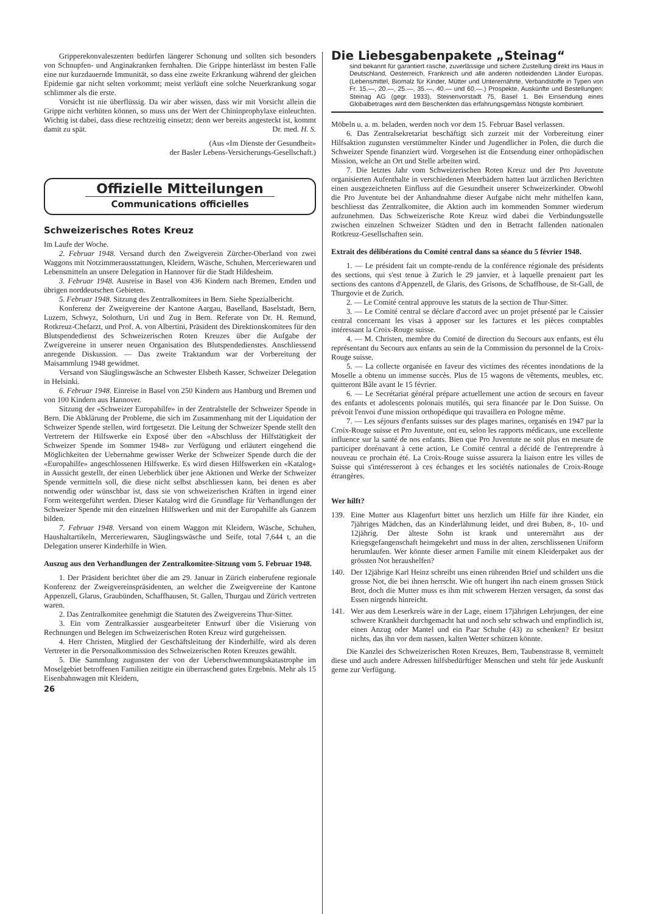Gripperekonvaleszenten bedürfen längerer Schonung und sollten sich besonders von Schnupfen- und Anginakranken fernhalten. Die Grippe hinterlässt im besten Falle eine nur kurzdauernde Immunität, so dass eine zweite Erkrankung während der gleichen Epidemie gar nicht selten vorkommt; meist verläuft eine solche Neuerkrankung sogar schlimmer als die erste.
Vorsicht ist nie überflüssig. Da wir aber wissen, dass wir mit Vorsicht allein die Grippe nicht verhüten können, so muss uns der Wert der Chininprophylaxe einleuchten. Wichtig ist dabei, dass diese rechtzeitig einsetzt; denn wer bereits angesteckt ist, kommt damit zu spät. Dr. med. H. S.
(Aus «Im Dienste der Gesundheit»
der Basler Lebens-Versicherungs-Gesellschaft.)
Offizielle Mitteilungen
Communications officielles
Schweizerisches Rotes Kreuz
Im Laufe der Woche.
2. Februar 1948. Versand durch den Zweigverein Zürcher-Oberland von zwei Waggons mit Notzimmerausstattungen, Kleidern, Wäsche, Schuhen, Merceriewaren und Lebensmitteln an unsere Delegation in Hannover für die Stadt Hildesheim.
3. Februar 1948. Ausreise in Basel von 436 Kindern nach Bremen, Emden und übrigen norddeutschen Gebieten.
5. Februar 1948. Sitzung des Zentralkomitees in Bern. Siehe Spezialbericht.
Konferenz der Zweigvereine der Kantone Aargau, Baselland, Baselstadt, Bern, Luzern, Schwyz, Solothurn, Uri und Zug in Bern. Referate von Dr. H. Remund, Rotkreuz-Chefarzt, und Prof. A. von Albertini, Präsident des Direktionskomitees für den Blutspendedienst des Schweizerischen Roten Kreuzes über die Aufgabe der Zweigvereine in unserer neuen Organisation des Blutspendedienstes. Anschliessend anregende Diskussion. — Das zweite Traktandum war der Vorbereitung der Maisammlung 1948 gewidmet.
Versand von Säuglingswäsche an Schwester Elsbeth Kasser, Schweizer Delegation in Helsinki.
6. Februar 1948. Einreise in Basel von 250 Kindern aus Hamburg und Bremen und von 100 Kindern aus Hannover.
Sitzung der «Schweizer Europahilfe» in der Zentralstelle der Schweizer Spende in Bern. Die Abklärung der Probleme, die sich im Zusammenhang mit der Liquidation der Schweizer Spende stellen, wird fortgesetzt. Die Leitung der Schweizer Spende stellt den Vertretern der Hilfswerke ein Exposé über den «Abschluss der Hilfstätigkeit der Schweizer Spende im Sommer 1948» zur Verfügung und erläutert eingehend die Möglichkeiten der Uebernahme gewisser Werke der Schweizer Spende durch die der «Europahilfe» angeschlossenen Hilfswerke. Es wird diesen Hilfswerken ein «Katalog» in Aussicht gestellt, der einen Ueberblick über jene Aktionen und Werke der Schweizer Spende vermitteln soll, die diese nicht selbst abschliessen kann, bei denen es aber notwendig oder wünschbar ist, dass sie von schweizerischen Kräften in irgend einer Form weitergeführt werden. Dieser Katalog wird die Grundlage für Verhandlungen der Schweizer Spende mit den einzelnen Hilfswerken und mit der Europahilfe als Ganzem bilden.
7. Februar 1948. Versand von einem Waggon mit Kleidern, Wäsche, Schuhen, Haushaltartikeln, Mercerie­waren, Säuglingswäsche und Seife, total 7,644 t, an die Delegation unserer Kinderhilfe in Wien.
Auszug aus den Verhandlungen der Zentralkomitee-Sitzung vom 5. Februar 1948.
1. Der Präsident berichtet über die am 29. Januar in Zürich einberufene regionale Konferenz der Zweigvereinspräsidenten, an welcher die Zweigvereine der Kantone Appenzell, Glarus, Graubünden, Schaffhausen, St. Gallen, Thurgau und Zürich vertreten waren.
2. Das Zentralkomitee genehmigt die Statuten des Zweigvereins Thur-Sitter.
3. Ein vom Zentralkassier ausgearbeiteter Entwurf über die Visierung von Rechnungen und Belegen im Schweizerischen Roten Kreuz wird gutgeheissen.
4. Herr Christen, Mitglied der Geschäftsleitung der Kinderhilfe, wird als deren Vertreter in die Personalkommission des Schweizerischen Roten Kreuzes gewählt.
5. Die Sammlung zugunsten der von der Ueberschwemmungskatastrophe im Moselgebiet betroffenen Familien zeitigte ein überraschend gutes Ergebnis. Mehr als 15 Eisenbahnwagen mit Kleidern,
26
Die Liebesgabenpakete „Steinag“
sind bekannt für garantiert rasche, zuverlässige und sichere Zustellung direkt ins Haus in Deutschland, Oesterreich, Frankreich und alle anderen notleidenden Länder Europas. (Lebensmittel, Biomalz für Kinder, Mütter und Unterernährte, Verbandstoffe in Typen von Fr. 15.—, 20.—, 25.—, 35.—, 40.— und 60.—.) Prospekte, Auskünfte und Bestellungen: Steinag AG (gegr. 1933), Steinenvorstadt 75, Basel 1. Bei Einsendung eines Globalbetrages wird dem Beschenkten das erfahrungsgemäss Nötigste kombiniert.
Möbeln u. a. m. beladen, werden noch vor dem 15. Februar Basel verlassen.
6. Das Zentralsekretariat beschäftigt sich zurzeit mit der Vorbereitung einer Hilfsaktion zugunsten verstümmelter Kinder und Jugendlicher in Polen, die durch die Schweizer Spende finanziert wird. Vorgesehen ist die Entsendung einer orthopädischen Mission, welche an Ort und Stelle arbeiten wird.
7. Die letztes Jahr vom Schweizerischen Roten Kreuz und der Pro Juventute organisierten Aufenthalte in verschiedenen Meerbädern hatten laut ärztlichen Berichten einen ausgezeichneten Einfluss auf die Gesundheit unserer Schweizerkinder. Obwohl die Pro Juventute bei der Anhandnahme dieser Aufgabe nicht mehr mithelfen kann, beschliesst das Zentralkomitee, die Aktion auch im kommenden Sommer wiederum aufzunehmen. Das Schweizerische Rote Kreuz wird dabei die Verbindungsstelle zwischen einzelnen Schweizer Städten und den in Betracht fallenden nationalen Rotkreuz-Gesellschaften sein.
Extrait des délibérations du Comité central dans sa séance du 5 février 1948.
1. — Le président fait un compte-rendu de la conférence régionale des présidents des sections, qui s'est tenue à Zurich le 29 janvier, et à laquelle prenaient part les sections des cantons d'Appenzell, de Glaris, des Grisons, de Schaffhouse, de St-Gall, de Thurgovie et de Zurich.
2. — Le Comité central approuve les statuts de la section de Thur-Sitter.
3. — Le Comité central se déclare d'accord avec un projet présenté par le Caissier central concernant les visas à apposer sur les factures et les pièces comptables intéressant la Croix-Rouge suisse.
4. — M. Christen, membre du Comité de direction du Secours aux enfants, est élu représentant du Secours aux enfants au sein de la Commission du personnel de la Croix-Rouge suisse.
5. — La collecte organisée en faveur des victimes des récentes inondations de la Moselle a obtenu un immense succès. Plus de 15 wagons de vêtements, meubles, etc. quitteront Bâle avant le 15 février.
6. — Le Secrétariat général prépare actuellement une action de secours en faveur des enfants et adolescents polonais mutilés, qui sera financée par le Don Suisse. On prévoit l'envoi d'une mission orthopédique qui travaillera en Pologne même.
7. — Les séjours d'enfants suisses sur des plages marines, organisés en 1947 par la Croix-Rouge suisse et Pro Juventute, ont eu, selon les rapports médicaux, une excellente influence sur la santé de nos enfants. Bien que Pro Juventute ne soit plus en mesure de participer dorénavant à cette action, Le Comité central a décidé de l'entreprendre à nouveau ce prochain été. La Croix-Rouge suisse assurera la liaison entre les villes de Suisse qui s'intéresseront à ces échanges et les sociétés nationales de Croix-Rouge étrangères.
Wer hilft?
139. Eine Mutter aus Klagenfurt bittet uns herzlich um Hilfe für ihre Kinder, ein 7jähriges Mädchen, das an Kinderlähmung leidet, und drei Buben, 8-, 10- und 12jährig. Der älteste Sohn ist krank und unterernährt aus der Kriegsgefangenschaft heimgekehrt und muss in der alten, zerschlissenen Uniform herumlaufen. Wer könnte dieser armen Familie mit einem Kleiderpaket aus der grössten Not heraushelfen?
140. Der 12jährige Karl Heinz schreibt uns einen rührenden Brief und schildert uns die grosse Not, die bei ihnen herrscht. Wie oft hungert ihn nach einem grossen Stück Brot, doch die Mutter muss es ihm mit schwerem Herzen versagen, da sonst das Essen nirgends hinreicht.
141. Wer aus dem Leserkreis wäre in der Lage, einem 17jährigen Lehrjungen, der eine schwere Krankheit durchgemacht hat und noch sehr schwach und empfindlich ist, einen Anzug oder Mantel und ein Paar Schuhe (43) zu schenken? Er besitzt nichts, das ihn vor dem nassen, kalten Wetter schützen könnte.
Die Kanzlei des Schweizerischen Roten Kreuzes, Bern, Taubenstrasse 8, vermittelt diese und auch andere Adressen hilfsbedürftiger Menschen und steht für jede Auskunft gerne zur Verfügung.